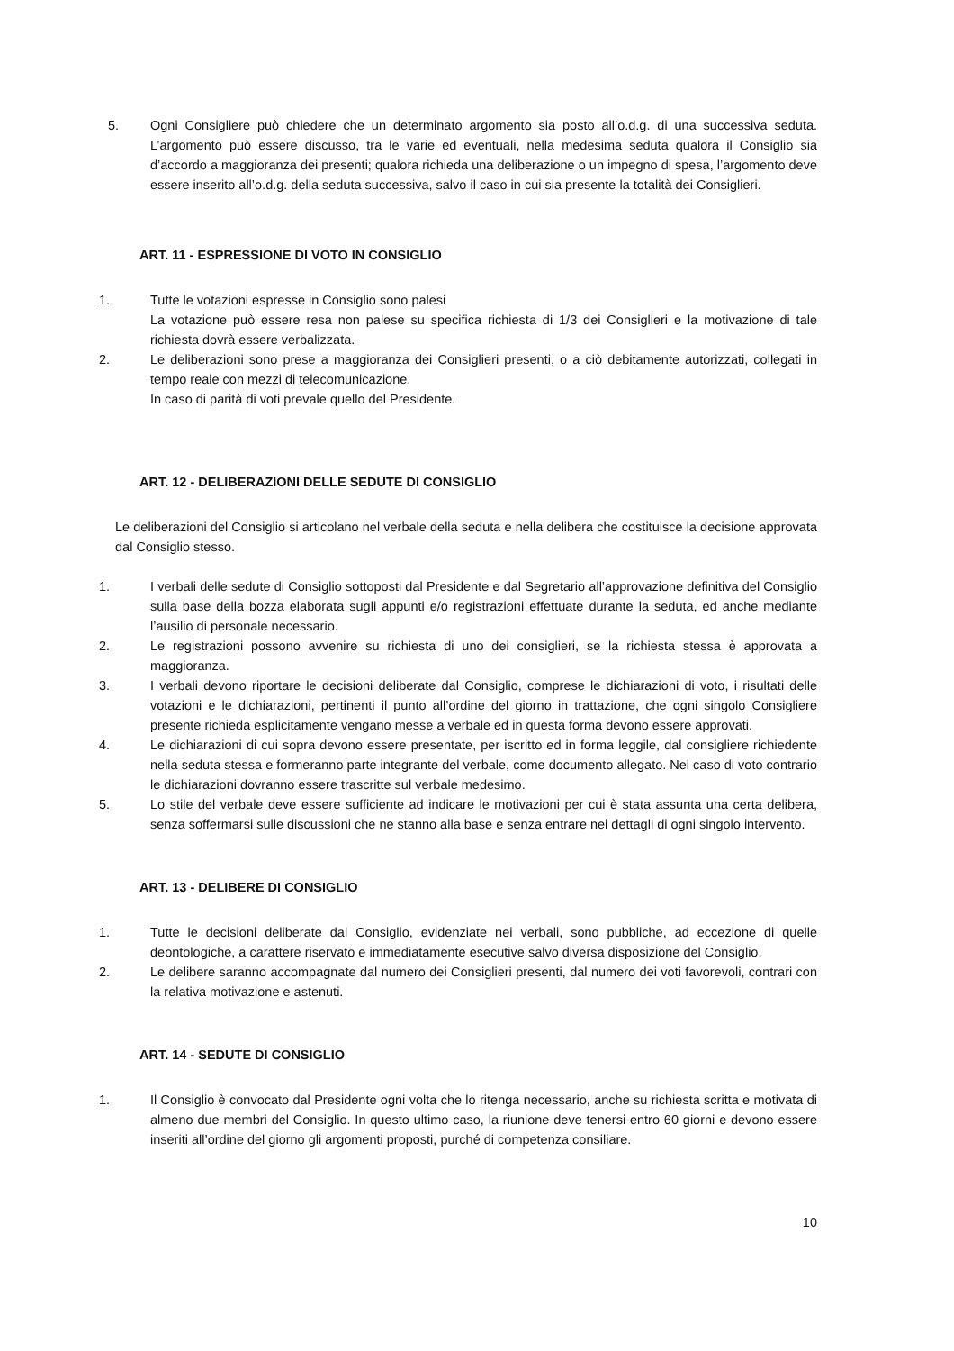5. Ogni Consigliere può chiedere che un determinato argomento sia posto all’o.d.g. di una successiva seduta. L’argomento può essere discusso, tra le varie ed eventuali, nella medesima seduta qualora il Consiglio sia d’accordo a maggioranza dei presenti; qualora richieda una deliberazione o un impegno di spesa, l’argomento deve essere inserito all’o.d.g. della seduta successiva, salvo il caso in cui sia presente la totalità dei Consiglieri.
ART. 11 - ESPRESSIONE DI VOTO IN CONSIGLIO
1. Tutte le votazioni espresse in Consiglio sono palesi
La votazione può essere resa non palese su specifica richiesta di 1/3 dei Consiglieri e la motivazione di tale richiesta dovrà essere verbalizzata.
2. Le deliberazioni sono prese a maggioranza dei Consiglieri presenti, o a ciò debitamente autorizzati, collegati in tempo reale con mezzi di telecomunicazione.
In caso di parità di voti prevale quello del Presidente.
ART. 12 - DELIBERAZIONI DELLE SEDUTE DI CONSIGLIO
Le deliberazioni del Consiglio si articolano nel verbale della seduta e nella delibera che costituisce la decisione approvata dal Consiglio stesso.
1. I verbali delle sedute di Consiglio sottoposti dal Presidente e dal Segretario all’approvazione definitiva del Consiglio sulla base della bozza elaborata sugli appunti e/o registrazioni effettuate durante la seduta, ed anche mediante l’ausilio di personale necessario.
2. Le registrazioni possono avvenire su richiesta di uno dei consiglieri, se la richiesta stessa è approvata a maggioranza.
3. I verbali devono riportare le decisioni deliberate dal Consiglio, comprese le dichiarazioni di voto, i risultati delle votazioni e le dichiarazioni, pertinenti il punto all’ordine del giorno in trattazione, che ogni singolo Consigliere presente richieda esplicitamente vengano messe a verbale ed in questa forma devono essere approvati.
4. Le dichiarazioni di cui sopra devono essere presentate, per iscritto ed in forma leggile, dal consigliere richiedente nella seduta stessa e formeranno parte integrante del verbale, come documento allegato. Nel caso di voto contrario le dichiarazioni dovranno essere trascritte sul verbale medesimo.
5. Lo stile del verbale deve essere sufficiente ad indicare le motivazioni per cui è stata assunta una certa delibera, senza soffermarsi sulle discussioni che ne stanno alla base e senza entrare nei dettagli di ogni singolo intervento.
ART. 13 - DELIBERE DI CONSIGLIO
1. Tutte le decisioni deliberate dal Consiglio, evidenziate nei verbali, sono pubbliche, ad eccezione di quelle deontologiche, a carattere riservato e immediatamente esecutive salvo diversa disposizione del Consiglio.
2. Le delibere saranno accompagnate dal numero dei Consiglieri presenti, dal numero dei voti favorevoli, contrari con la relativa motivazione e astenuti.
ART. 14 - SEDUTE DI CONSIGLIO
1. Il Consiglio è convocato dal Presidente ogni volta che lo ritenga necessario, anche su richiesta scritta e motivata di almeno due membri del Consiglio. In questo ultimo caso, la riunione deve tenersi entro 60 giorni e devono essere inseriti all’ordine del giorno gli argomenti proposti, purché di competenza consiliare.
10